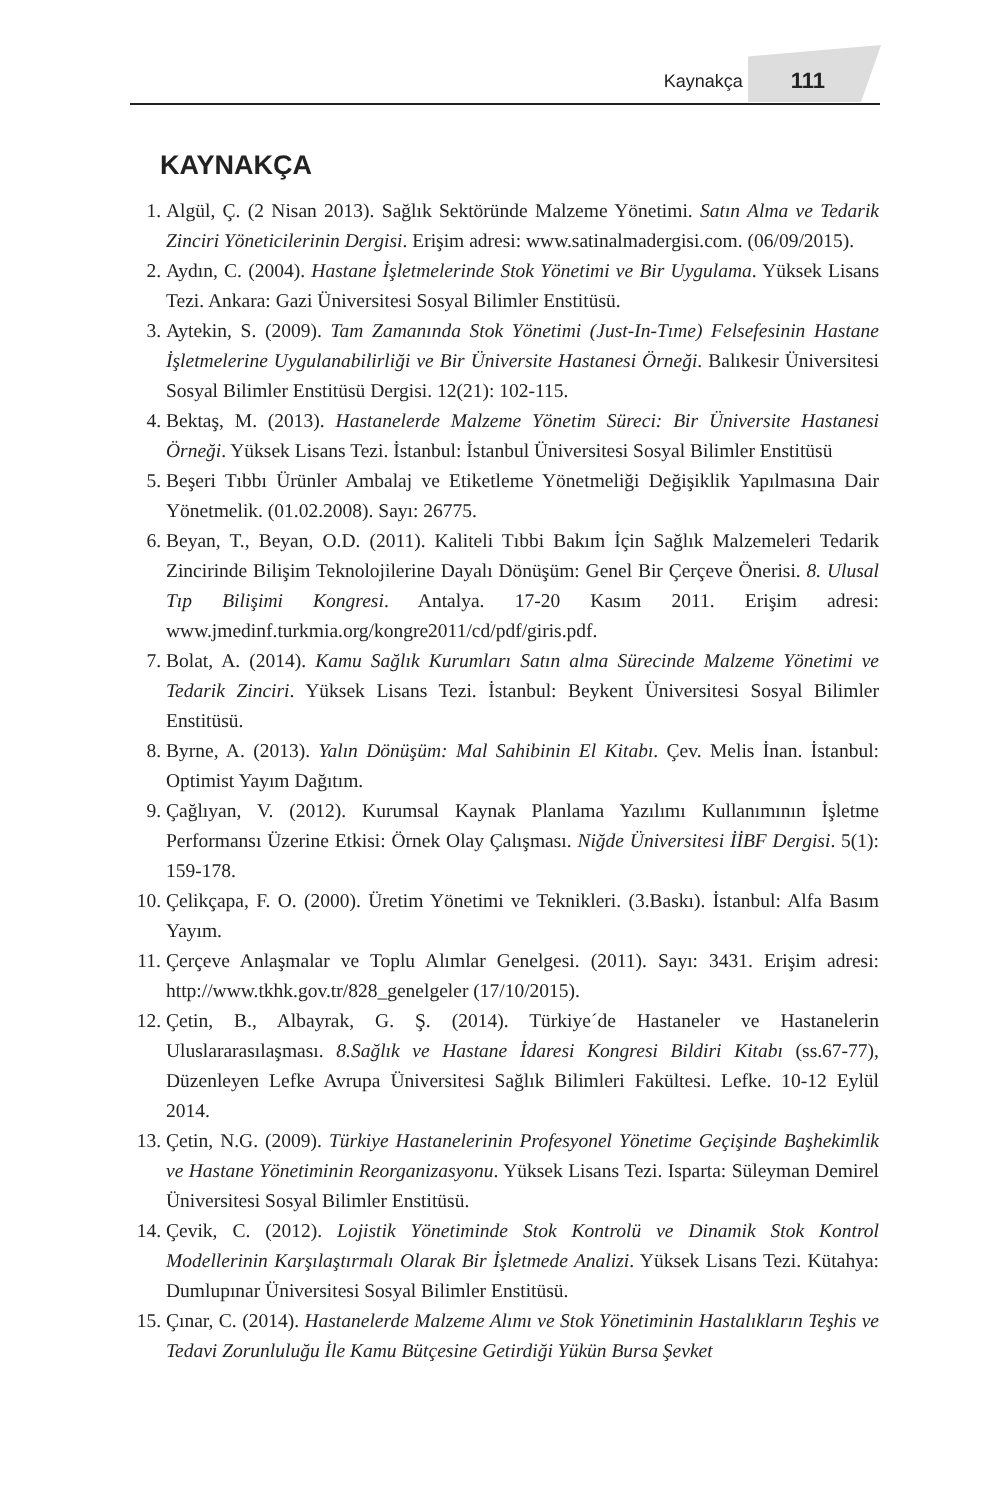Kaynakça 111
KAYNAKÇA
1. Algül, Ç. (2 Nisan 2013). Sağlık Sektöründe Malzeme Yönetimi. Satın Alma ve Tedarik Zinciri Yöneticilerinin Dergisi. Erişim adresi: www.satinalmadergisi.com. (06/09/2015).
2. Aydın, C. (2004). Hastane İşletmelerinde Stok Yönetimi ve Bir Uygulama. Yüksek Lisans Tezi. Ankara: Gazi Üniversitesi Sosyal Bilimler Enstitüsü.
3. Aytekin, S. (2009). Tam Zamanında Stok Yönetimi (Just-In-Tıme) Felsefesinin Hastane İşletmelerine Uygulanabilirliği ve Bir Üniversite Hastanesi Örneği. Balıkesir Üniversitesi Sosyal Bilimler Enstitüsü Dergisi. 12(21): 102-115.
4. Bektaş, M. (2013). Hastanelerde Malzeme Yönetim Süreci: Bir Üniversite Hastanesi Örneği. Yüksek Lisans Tezi. İstanbul: İstanbul Üniversitesi Sosyal Bilimler Enstitüsü
5. Beşeri Tıbbı Ürünler Ambalaj ve Etiketleme Yönetmeliği Değişiklik Yapılmasına Dair Yönetmelik. (01.02.2008). Sayı: 26775.
6. Beyan, T., Beyan, O.D. (2011). Kaliteli Tıbbi Bakım İçin Sağlık Malzemeleri Tedarik Zincirinde Bilişim Teknolojilerine Dayalı Dönüşüm: Genel Bir Çerçeve Önerisi. 8. Ulusal Tıp Bilişimi Kongresi. Antalya. 17-20 Kasım 2011. Erişim adresi: www.jmedinf.turkmia.org/kongre2011/cd/pdf/giris.pdf.
7. Bolat, A. (2014). Kamu Sağlık Kurumları Satın alma Sürecinde Malzeme Yönetimi ve Tedarik Zinciri. Yüksek Lisans Tezi. İstanbul: Beykent Üniversitesi Sosyal Bilimler Enstitüsü.
8. Byrne, A. (2013). Yalın Dönüşüm: Mal Sahibinin El Kitabı. Çev. Melis İnan. İstanbul: Optimist Yayım Dağıtım.
9. Çağlıyan, V. (2012). Kurumsal Kaynak Planlama Yazılımı Kullanımının İşletme Performansı Üzerine Etkisi: Örnek Olay Çalışması. Niğde Üniversitesi İİBF Dergisi. 5(1): 159-178.
10.
Çelikçapa, F. O. (2000). Üretim Yönetimi ve Teknikleri. (3.Baskı). İstanbul: Alfa Basım Yayım.
11.
Çerçeve Anlaşmalar ve Toplu Alımlar Genelgesi. (2011). Sayı: 3431. Erişim adresi: http://www.tkhk.gov.tr/828_genelgeler (17/10/2015).
12.
Çetin, B., Albayrak, G. Ş. (2014). Türkiye´de Hastaneler ve Hastanelerin Uluslararasılaşması. 8.Sağlık ve Hastane İdaresi Kongresi Bildiri Kitabı (ss.67-77), Düzenleyen Lefke Avrupa Üniversitesi Sağlık Bilimleri Fakültesi. Lefke. 10-12 Eylül 2014.
13.
Çetin, N.G. (2009). Türkiye Hastanelerinin Profesyonel Yönetime Geçişinde Başhekimlik ve Hastane Yönetiminin Reorganizasyonu. Yüksek Lisans Tezi. Isparta: Süleyman Demirel Üniversitesi Sosyal Bilimler Enstitüsü.
14.
Çevik, C. (2012). Lojistik Yönetiminde Stok Kontrolü ve Dinamik Stok Kontrol Modellerinin Karşılaştırmalı Olarak Bir İşletmede Analizi. Yüksek Lisans Tezi. Kütahya: Dumlupınar Üniversitesi Sosyal Bilimler Enstitüsü.
15.
Çınar, C. (2014). Hastanelerde Malzeme Alımı ve Stok Yönetiminin Hastalıkların Teşhis ve Tedavi Zorunluluğu İle Kamu Bütçesine Getirdiği Yükün Bursa Şevket